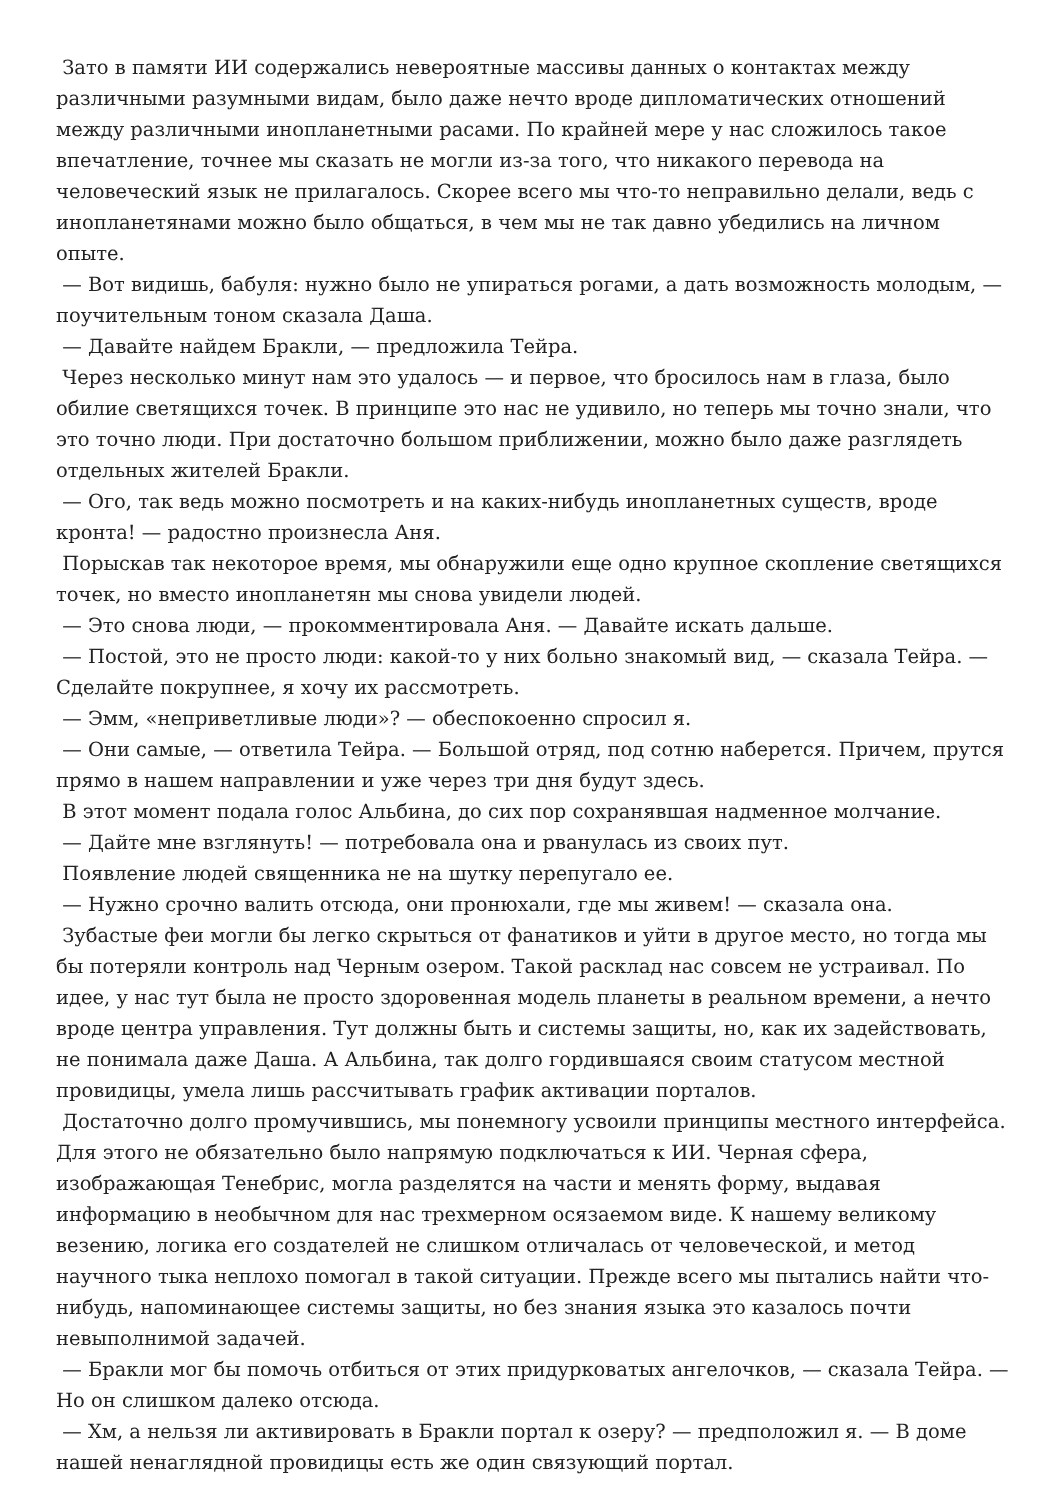Зато в памяти ИИ содержались невероятные массивы данных о контактах между различными разумными видам, было даже нечто вроде дипломатических отношений между различными инопланетными расами. По крайней мере у нас сложилось такое впечатление, точнее мы сказать не могли из-за того, что никакого перевода на человеческий язык не прилагалось. Скорее всего мы что-то неправильно делали, ведь с инопланетянами можно было общаться, в чем мы не так давно убедились на личном опыте.
— Вот видишь, бабуля: нужно было не упираться рогами, а дать возможность молодым, — поучительным тоном сказала Даша.
— Давайте найдем Бракли, — предложила Тейра.
Через несколько минут нам это удалось — и первое, что бросилось нам в глаза, было обилие светящихся точек. В принципе это нас не удивило, но теперь мы точно знали, что это точно люди. При достаточно большом приближении, можно было даже разглядеть отдельных жителей Бракли.
— Ого, так ведь можно посмотреть и на каких-нибудь инопланетных существ, вроде кронта! — радостно произнесла Аня.
Порыскав так некоторое время, мы обнаружили еще одно крупное скопление светящихся точек, но вместо инопланетян мы снова увидели людей.
— Это снова люди, — прокомментировала Аня. — Давайте искать дальше.
— Постой, это не просто люди: какой-то у них больно знакомый вид, — сказала Тейра. — Сделайте покрупнее, я хочу их рассмотреть.
— Эмм, «неприветливые люди»? — обеспокоенно спросил я.
— Они самые, — ответила Тейра. — Большой отряд, под сотню наберется. Причем, прутся прямо в нашем направлении и уже через три дня будут здесь.
В этот момент подала голос Альбина, до сих пор сохранявшая надменное молчание.
— Дайте мне взглянуть! — потребовала она и рванулась из своих пут.
Появление людей священника не на шутку перепугало ее.
— Нужно срочно валить отсюда, они пронюхали, где мы живем! — сказала она.
Зубастые феи могли бы легко скрыться от фанатиков и уйти в другое место, но тогда мы бы потеряли контроль над Черным озером. Такой расклад нас совсем не устраивал. По идее, у нас тут была не просто здоровенная модель планеты в реальном времени, а нечто вроде центра управления. Тут должны быть и системы защиты, но, как их задействовать, не понимала даже Даша. А Альбина, так долго гордившаяся своим статусом местной провидицы, умела лишь рассчитывать график активации порталов.
Достаточно долго промучившись, мы понемногу усвоили принципы местного интерфейса. Для этого не обязательно было напрямую подключаться к ИИ. Черная сфера, изображающая Тенебрис, могла разделятся на части и менять форму, выдавая информацию в необычном для нас трехмерном осязаемом виде. К нашему великому везению, логика его создателей не слишком отличалась от человеческой, и метод научного тыка неплохо помогал в такой ситуации. Прежде всего мы пытались найти что-нибудь, напоминающее системы защиты, но без знания языка это казалось почти невыполнимой задачей.
— Бракли мог бы помочь отбиться от этих придурковатых ангелочков, — сказала Тейра. — Но он слишком далеко отсюда.
— Хм, а нельзя ли активировать в Бракли портал к озеру? — предположил я. — В доме нашей ненаглядной провидицы есть же один связующий портал.